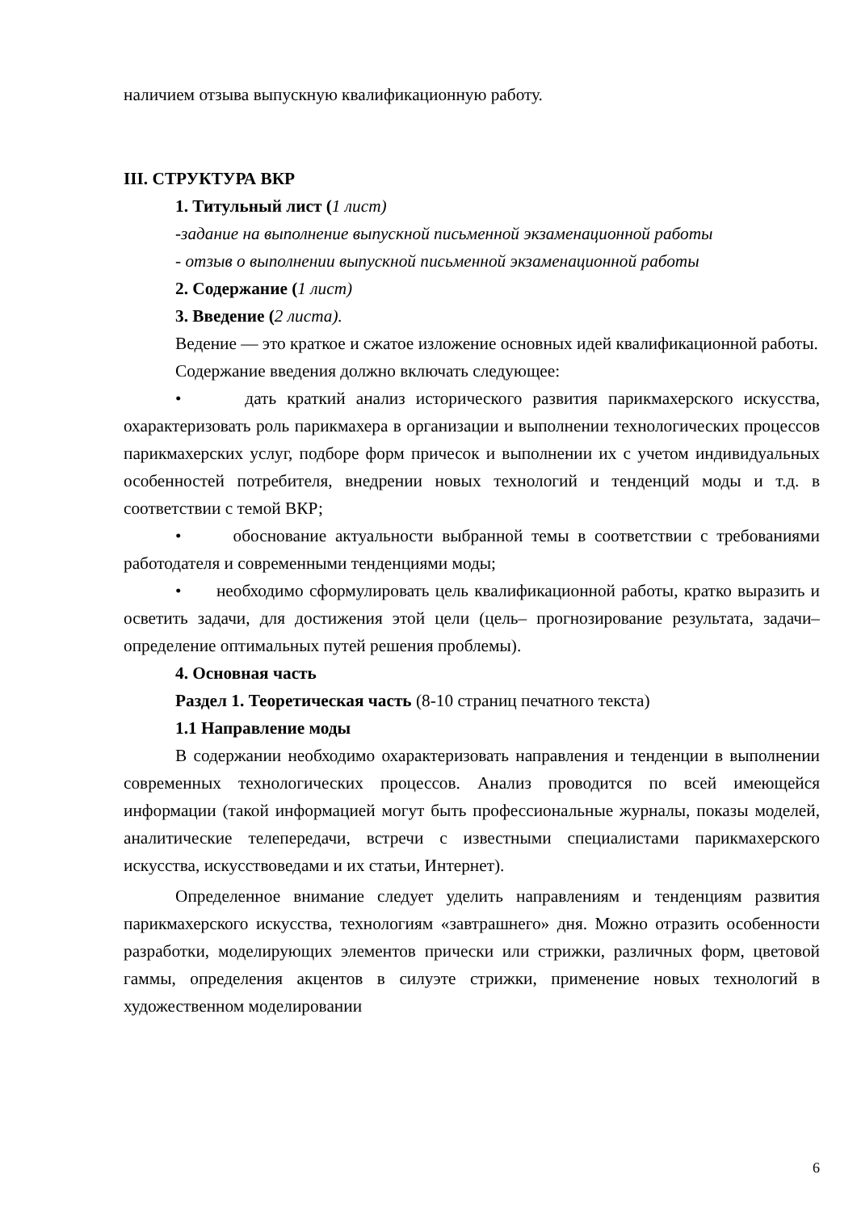наличием отзыва выпускную квалификационную работу.
III. СТРУКТУРА ВКР
1. Титульный лист (1 лист)
-задание на выполнение выпускной письменной экзаменационной работы
- отзыв о выполнении выпускной письменной экзаменационной работы
2. Содержание (1 лист)
3. Введение (2 листа).
Ведение — это краткое и сжатое изложение основных идей квалификационной работы.
Содержание введения должно включать следующее:
• дать краткий анализ исторического развития парикмахерского искусства, охарактеризовать роль парикмахера в организации и выполнении технологических процессов парикмахерских услуг, подборе форм причесок и выполнении их с учетом индивидуальных особенностей потребителя, внедрении новых технологий и тенденций моды и т.д. в соответствии с темой ВКР;
• обоснование актуальности выбранной темы в соответствии с требованиями работодателя и современными тенденциями моды;
• необходимо сформулировать цель квалификационной работы, кратко выразить и осветить задачи, для достижения этой цели (цель– прогнозирование результата, задачи–определение оптимальных путей решения проблемы).
4. Основная часть
Раздел 1. Теоретическая часть (8-10 страниц печатного текста)
1.1 Направление моды
В содержании необходимо охарактеризовать направления и тенденции в выполнении современных технологических процессов. Анализ проводится по всей имеющейся информации (такой информацией могут быть профессиональные журналы, показы моделей, аналитические телепередачи, встречи с известными специалистами парикмахерского искусства, искусствоведами и их статьи, Интернет).
Определенное внимание следует уделить направлениям и тенденциям развития парикмахерского искусства, технологиям «завтрашнего» дня. Можно отразить особенности разработки, моделирующих элементов прически или стрижки, различных форм, цветовой гаммы, определения акцентов в силуэте стрижки, применение новых технологий в художественном моделировании
6